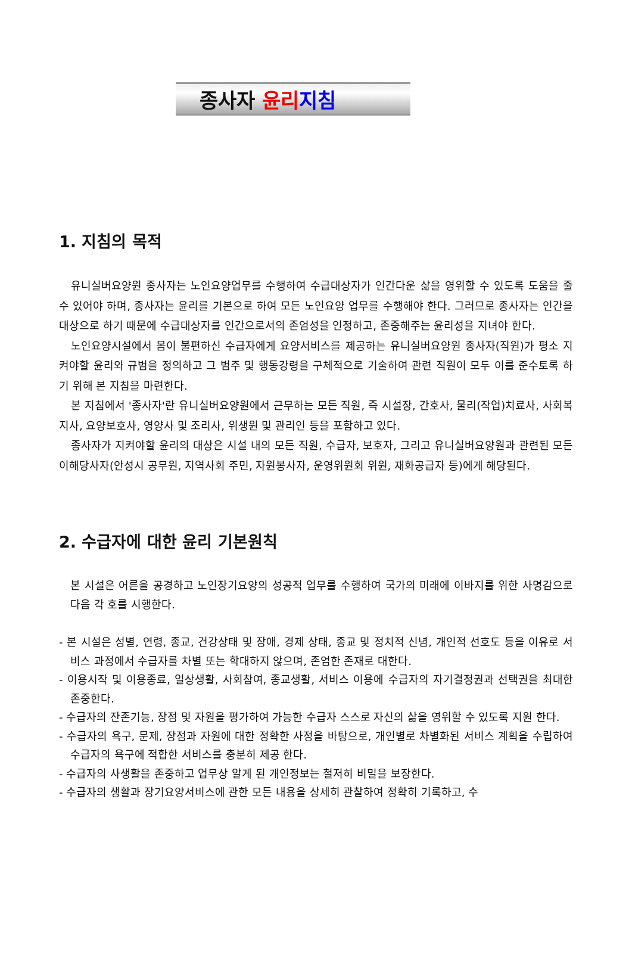종사자 윤리 지침
1. 지침의 목적
유니실버요양원 종사자는 노인요양업무를 수행하여 수급대상자가 인간다운 삶을 영위할 수 있도록 도움을 줄 수 있어야 하며, 종사자는 윤리를 기본으로 하여 모든 노인요양 업무를 수행해야 한다. 그러므로 종사자는 인간을 대상으로 하기 때문에 수급대상자를 인간으로서의 존엄성을 인정하고, 존중해주는 윤리성을 지녀야 한다.
노인요양시설에서 몸이 불편하신 수급자에게 요양서비스를 제공하는 유니실버요양원 종사자(직원)가 평소 지켜야할 윤리와 규범을 정의하고 그 범주 및 행동강령을 구체적으로 기술하여 관련 직원이 모두 이를 준수토록 하기 위해 본 지침을 마련한다.
본 지침에서 '종사자'란 유니실버요양원에서 근무하는 모든 직원, 즉 시설장, 간호사, 물리(작업)치료사, 사회복지사, 요양보호사, 영양사 및 조리사, 위생원 및 관리인 등을 포함하고 있다.
종사자가 지켜야할 윤리의 대상은 시설 내의 모든 직원, 수급자, 보호자, 그리고 유니실버요양원과 관련된 모든 이해당사자(안성시 공무원, 지역사회 주민, 자원봉사자, 운영위원회 위원, 재화공급자 등)에게 해당된다.
2. 수급자에 대한 윤리 기본원칙
본 시설은 어른을 공경하고 노인장기요양의 성공적 업무를 수행하여 국가의 미래에 이바지를 위한 사명감으로 다음 각 호를 시행한다.
- 본 시설은 성별, 연령, 종교, 건강상태 및 장애, 경제 상태, 종교 및 정치적 신념, 개인적 선호도 등을 이유로 서비스 과정에서 수급자를 차별 또는 학대하지 않으며, 존엄한 존재로 대한다.
- 이용시작 및 이용종료, 일상생활, 사회참여, 종교생활, 서비스 이용에 수급자의 자기결정권과 선택권을 최대한 존중한다.
- 수급자의 잔존기능, 장점 및 자원을 평가하여 가능한 수급자 스스로 자신의 삶을 영위할 수 있도록 지원 한다.
- 수급자의 욕구, 문제, 장점과 자원에 대한 정확한 사정을 바탕으로, 개인별로 차별화된 서비스 계획을 수립하여 수급자의 욕구에 적합한 서비스를 충분히 제공 한다.
- 수급자의 사생활을 존중하고 업무상 알게 된 개인정보는 철저히 비밀을 보장한다.
- 수급자의 생활과 장기요양서비스에 관한 모든 내용을 상세히 관찰하여 정확히 기록하고, 수